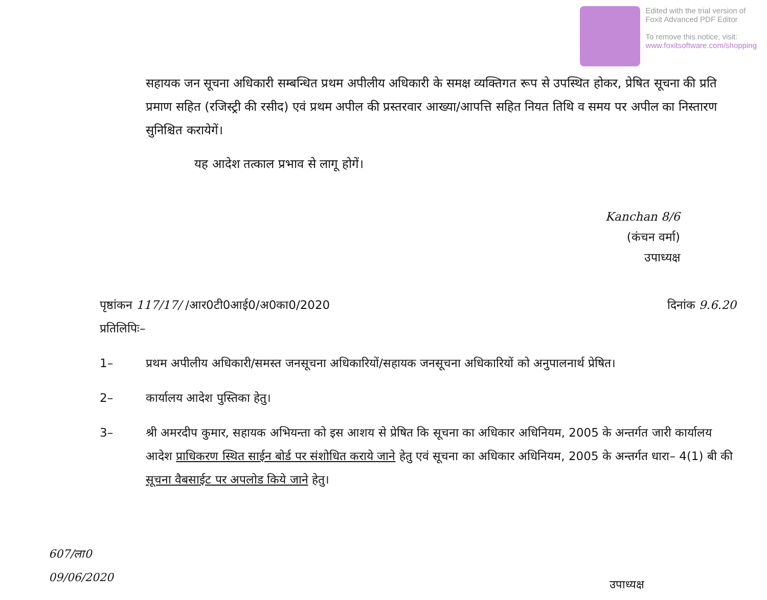Edited with the trial version of
Foxit Advanced PDF Editor
To remove this notice, visit:
www.foxitsoftware.com/shopping
सहायक जन सूचना अधिकारी सम्बन्धित प्रथम अपीलीय अधिकारी के समक्ष व्यक्तिगत रूप से उपस्थित होकर, प्रेषित सूचना की प्रति प्रमाण सहित (रजिस्ट्री की रसीद) एवं प्रथम अपील की प्रस्तरवार आख्या/आपत्ति सहित नियत तिथि व समय पर अपील का निस्तारण सुनिश्चित करायेगें।
यह आदेश तत्काल प्रभाव से लागू होगें।
Kanchan 8/6
(कंचन वर्मा)
उपाध्यक्ष
पृष्ठांकन 117/17/ /आर0टी0आई0/अ0का0/2020
प्रतिलिपिः–
दिनांक 9.6.20
1– प्रथम अपीलीय अधिकारी/समस्त जनसूचना अधिकारियों/सहायक जनसूचना अधिकारियों को अनुपालनार्थ प्रेषित।
2– कार्यालय आदेश पुस्तिका हेतु।
3– श्री अमरदीप कुमार, सहायक अभियन्ता को इस आशय से प्रेषित कि सूचना का अधिकार अधिनियम, 2005 के अन्तर्गत जारी कार्यालय आदेश प्राधिकरण स्थित साईन बोर्ड पर संशोधित कराये जाने हेतु एवं सूचना का अधिकार अधिनियम, 2005 के अन्तर्गत धारा– 4(1) बी की सूचना वैबसाईट पर अपलोड किये जाने हेतु।
607/ला0
09/06/2020
उपाध्यक्ष